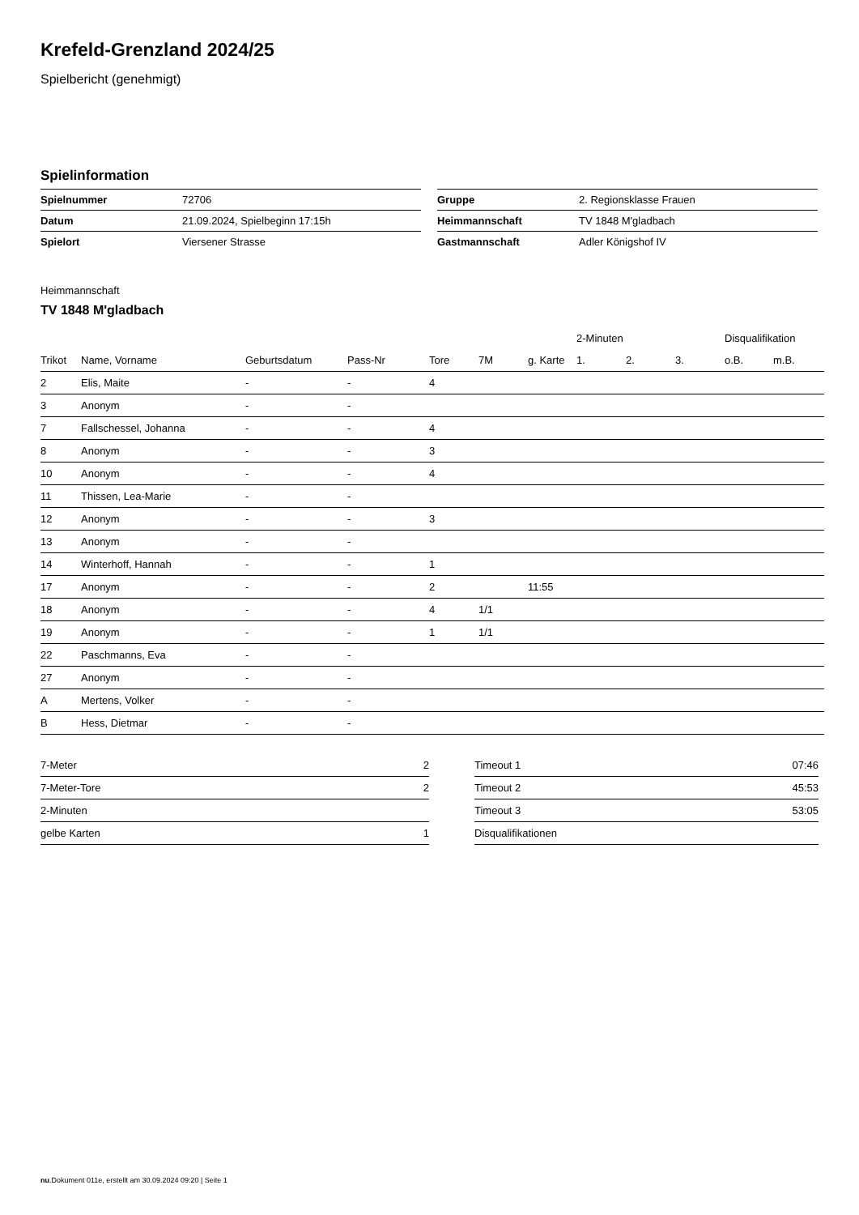Krefeld-Grenzland 2024/25
Spielbericht (genehmigt)
Spielinformation
| Spielnummer | 72706 |
| Datum | 21.09.2024, Spielbeginn 17:15h |
| Spielort | Viersener Strasse |
| Gruppe | 2. Regionsklasse Frauen |
| Heimmannschaft | TV 1848 M'gladbach |
| Gastmannschaft | Adler Königshof IV |
Heimmannschaft
TV 1848 M'gladbach
| | | | | | | | 2-Minuten | | | Disqualifikation | |
| --- | --- | --- | --- | --- | --- | --- | --- | --- | --- | --- | --- |
| Trikot | Name, Vorname | Geburtsdatum | Pass-Nr | Tore | 7M | g. Karte | 1. | 2. | 3. | o.B. | m.B. |
| 2 | Elis, Maite | - | - | 4 | | | | | | | |
| 3 | Anonym | - | - | | | | | | | | |
| 7 | Fallschessel, Johanna | - | - | 4 | | | | | | | |
| 8 | Anonym | - | - | 3 | | | | | | | |
| 10 | Anonym | - | - | 4 | | | | | | | |
| 11 | Thissen, Lea-Marie | - | - | | | | | | | | |
| 12 | Anonym | - | - | 3 | | | | | | | |
| 13 | Anonym | - | - | | | | | | | | |
| 14 | Winterhoff, Hannah | - | - | 1 | | | | | | | |
| 17 | Anonym | - | - | 2 | | 11:55 | | | | | |
| 18 | Anonym | - | - | 4 | 1/1 | | | | | | |
| 19 | Anonym | - | - | 1 | 1/1 | | | | | | |
| 22 | Paschmanns, Eva | - | - | | | | | | | | |
| 27 | Anonym | - | - | | | | | | | | |
| A | Mertens, Volker | - | - | | | | | | | | |
| B | Hess, Dietmar | - | - | | | | | | | | |
| 7-Meter | 2 |
| 7-Meter-Tore | 2 |
| 2-Minuten | |
| gelbe Karten | 1 |
| Timeout 1 | 07:46 |
| Timeout 2 | 45:53 |
| Timeout 3 | 53:05 |
| Disqualifikationen | |
nu.Dokument 011e, erstellt am 30.09.2024 09:20 | Seite 1